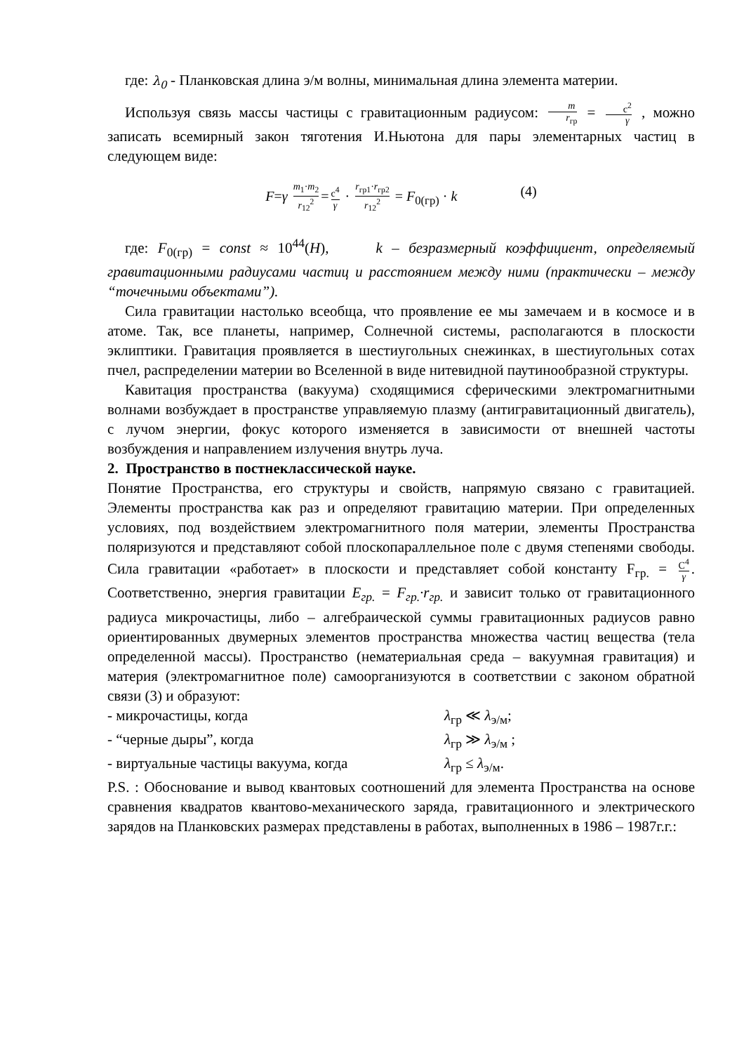где: λ<sub>0</sub> - Планковская длина э/м волны, минимальная длина элемента материи.
Используя связь массы частицы с гравитационным радиусом: m r<sub>гр</sub> = c<sup>2</sup> γ , можно записать всемирный закон тяготения И.Ньютона для пары элементарных частиц в следующем виде:
F=γ m<sub>1</sub>·m<sub>2</sub> r<sub>12</sub><sup>2</sup> = c<sup>4</sup> γ · r<sub>гр1</sub>·r<sub>гр2</sub> r<sub>12</sub><sup>2</sup> = F<sub>0(гр)</sub> · k (4)
где: F<sub>0(гр)</sub> = const ≈ 10<sup>44</sup>(H), k – безразмерный коэффициент, определяемый гравитационными радиусами частиц и расстоянием между ними (практически – между “точечными объектами”).
Сила гравитации настолько всеобща, что проявление ее мы замечаем и в космосе и в атоме. Так, все планеты, например, Солнечной системы, располагаются в плоскости эклиптики. Гравитация проявляется в шестиугольных снежинках, в шестиугольных сотах пчел, распределении материи во Вселенной в виде нитевидной паутинообразной структуры.
Кавитация пространства (вакуума) сходящимися сферическими электромагнитными волнами возбуждает в пространстве управляемую плазму (антигравитационный двигатель), с лучом энергии, фокус которого изменяется в зависимости от внешней частоты возбуждения и направлением излучения внутрь луча.
2. Пространство в постнеклассической науке.
Понятие Пространства, его структуры и свойств, напрямую связано с гравитацией. Элементы пространства как раз и определяют гравитацию материи. При определенных условиях, под воздействием электромагнитного поля материи, элементы Пространства поляризуются и представляют собой плоскопараллельное поле с двумя степенями свободы. Сила гравитации «работает» в плоскости и представляет собой константу F<sub>гр.</sub> = C<sup>4</sup> γ. Соответственно, энергия гравитации E<sub>гр.</sub> = F<sub>гр.</sub>·r<sub>гр.</sub> и зависит только от гравитационного радиуса микрочастицы, либо – алгебраической суммы гравитационных радиусов равно ориентированных двумерных элементов пространства множества частиц вещества (тела определенной массы). Пространство (нематериальная среда – вакуумная гравитация) и материя (электромагнитное поле) самоорганизуются в соответствии с законом обратной связи (3) и образуют:
- микрочастицы, когда λ<sub>гр</sub> ≪ λ<sub>э/м</sub>;
- “черные дыры”, когда λ<sub>гр</sub> ≫ λ<sub>э/м</sub> ;
- виртуальные частицы вакуума, когда λ<sub>гр</sub> ≤ λ<sub>э/м</sub>.
P.S. : Обоснование и вывод квантовых соотношений для элемента Пространства на основе сравнения квадратов квантово-механического заряда, гравитационного и электрического зарядов на Планковских размерах представлены в работах, выполненных в 1986 – 1987г.г.: